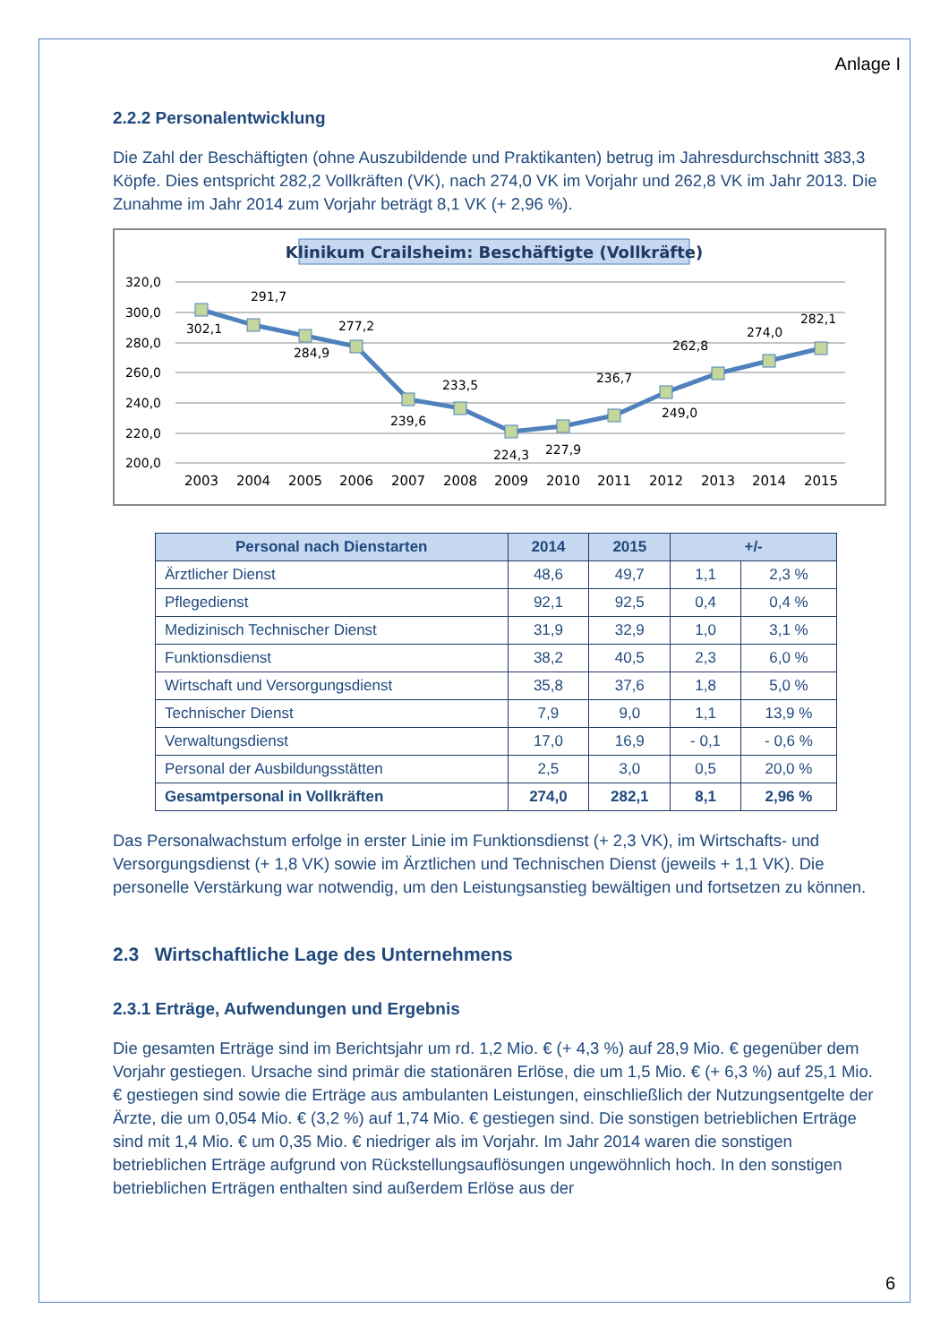Anlage I
2.2.2 Personalentwicklung
Die Zahl der Beschäftigten (ohne Auszubildende und Praktikanten) betrug im Jahresdurchschnitt 383,3 Köpfe. Dies entspricht 282,2 Vollkräften (VK), nach 274,0 VK im Vorjahr und 262,8 VK im Jahr 2013. Die Zunahme im Jahr 2014 zum Vorjahr beträgt 8,1 VK (+ 2,96 %).
Klinikum Crailsheim: Beschäftigte (Vollkräfte)
320,0
300,0
280,0
260,0
240,0
220,0
200,0
302,1
291,7
284,9
277,2
239,6
233,5
224,3
227,9
236,7
249,0
262,8
274,0
282,1
2003
2004
2005
2006
2007
2008
2009
2010
2011
2012
2013
2014
2015
| Personal nach Dienstarten | 2014 | 2015 | +/- | |
| --- | --- | --- | --- | --- |
| Ärztlicher Dienst | 48,6 | 49,7 | 1,1 | 2,3 % |
| Pflegedienst | 92,1 | 92,5 | 0,4 | 0,4 % |
| Medizinisch Technischer Dienst | 31,9 | 32,9 | 1,0 | 3,1 % |
| Funktionsdienst | 38,2 | 40,5 | 2,3 | 6,0 % |
| Wirtschaft und Versorgungsdienst | 35,8 | 37,6 | 1,8 | 5,0 % |
| Technischer Dienst | 7,9 | 9,0 | 1,1 | 13,9 % |
| Verwaltungsdienst | 17,0 | 16,9 | - 0,1 | - 0,6 % |
| Personal der Ausbildungsstätten | 2,5 | 3,0 | 0,5 | 20,0 % |
| Gesamtpersonal in Vollkräften | 274,0 | 282,1 | 8,1 | 2,96 % |
Das Personalwachstum erfolge in erster Linie im Funktionsdienst (+ 2,3 VK), im Wirtschafts- und Versorgungsdienst (+ 1,8 VK) sowie im Ärztlichen und Technischen Dienst (jeweils + 1,1 VK). Die personelle Verstärkung war notwendig, um den Leistungsanstieg bewältigen und fortsetzen zu können.
2.3 Wirtschaftliche Lage des Unternehmens
2.3.1 Erträge, Aufwendungen und Ergebnis
Die gesamten Erträge sind im Berichtsjahr um rd. 1,2 Mio. € (+ 4,3 %) auf 28,9 Mio. € gegenüber dem Vorjahr gestiegen. Ursache sind primär die stationären Erlöse, die um 1,5 Mio. € (+ 6,3 %) auf 25,1 Mio. € gestiegen sind sowie die Erträge aus ambulanten Leistungen, einschließlich der Nutzungsentgelte der Ärzte, die um 0,054 Mio. € (3,2 %) auf 1,74 Mio. € gestiegen sind. Die sonstigen betrieblichen Erträge sind mit 1,4 Mio. € um 0,35 Mio. € niedriger als im Vorjahr. Im Jahr 2014 waren die sonstigen betrieblichen Erträge aufgrund von Rückstellungsauflösungen ungewöhnlich hoch. In den sonstigen betrieblichen Erträgen enthalten sind außerdem Erlöse aus der
6